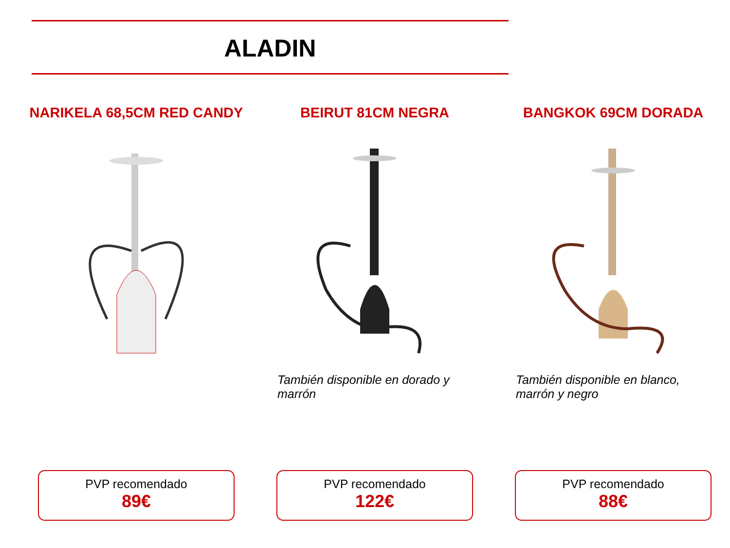ALADIN
NARIKELA 68,5CM RED CANDY
PVP recomendado
89€
BEIRUT 81CM NEGRA
También disponible en dorado y marrón
PVP recomendado
122€
BANGKOK 69CM DORADA
También disponible en blanco, marrón y negro
PVP recomendado
88€